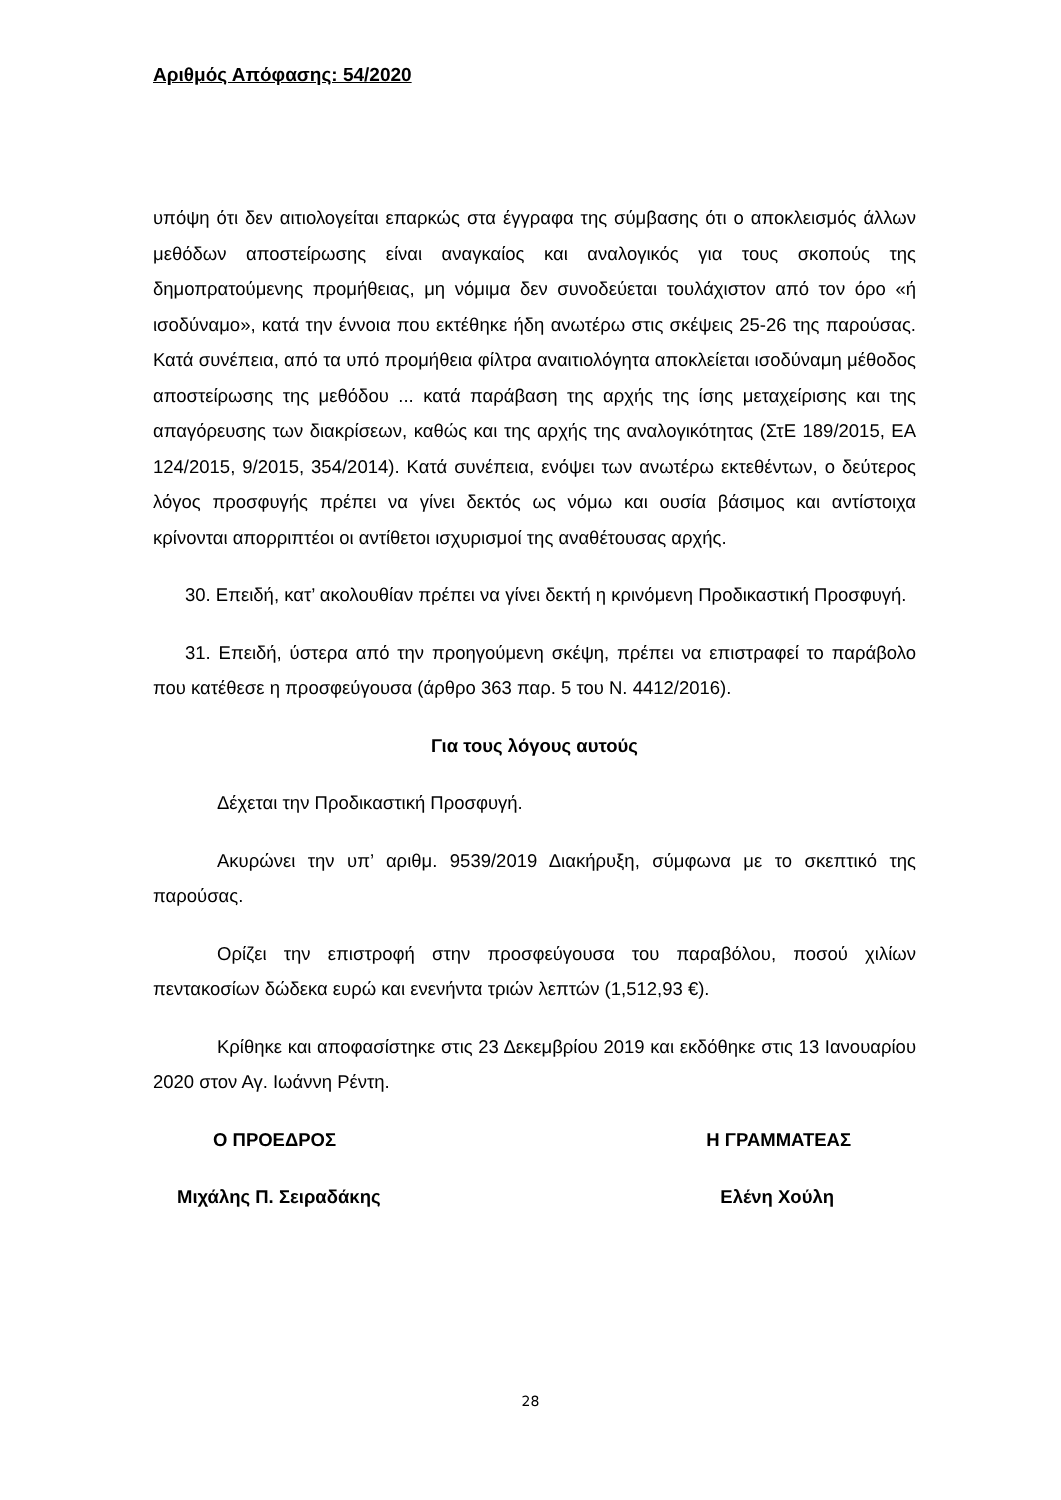Αριθμός Απόφασης: 54/2020
υπόψη ότι δεν αιτιολογείται επαρκώς στα έγγραφα της σύμβασης ότι ο αποκλεισμός άλλων μεθόδων αποστείρωσης είναι αναγκαίος και αναλογικός για τους σκοπούς της δημοπρατούμενης προμήθειας, μη νόμιμα δεν συνοδεύεται τουλάχιστον από τον όρο «ή ισοδύναμο», κατά την έννοια που εκτέθηκε ήδη ανωτέρω στις σκέψεις 25-26 της παρούσας. Κατά συνέπεια, από τα υπό προμήθεια φίλτρα αναιτιολόγητα αποκλείεται ισοδύναμη μέθοδος αποστείρωσης της μεθόδου ... κατά παράβαση της αρχής της ίσης μεταχείρισης και της απαγόρευσης των διακρίσεων, καθώς και της αρχής της αναλογικότητας (ΣτΕ 189/2015, ΕΑ 124/2015, 9/2015, 354/2014). Κατά συνέπεια, ενόψει των ανωτέρω εκτεθέντων, ο δεύτερος λόγος προσφυγής πρέπει να γίνει δεκτός ως νόμω και ουσία βάσιμος και αντίστοιχα κρίνονται απορριπτέοι οι αντίθετοι ισχυρισμοί της αναθέτουσας αρχής.
30. Επειδή, κατ’ ακολουθίαν πρέπει να γίνει δεκτή η κρινόμενη Προδικαστική Προσφυγή.
31. Επειδή, ύστερα από την προηγούμενη σκέψη, πρέπει να επιστραφεί το παράβολο που κατέθεσε η προσφεύγουσα (άρθρο 363 παρ. 5 του Ν. 4412/2016).
Για τους λόγους αυτούς
Δέχεται την Προδικαστική Προσφυγή.
Ακυρώνει την υπ’ αριθμ. 9539/2019 Διακήρυξη, σύμφωνα με το σκεπτικό της παρούσας.
Ορίζει την επιστροφή στην προσφεύγουσα του παραβόλου, ποσού χιλίων πεντακοσίων δώδεκα ευρώ και ενενήντα τριών λεπτών (1,512,93 €).
Κρίθηκε και αποφασίστηκε στις 23 Δεκεμβρίου 2019 και εκδόθηκε στις 13 Ιανουαρίου 2020 στον Αγ. Ιωάννη Ρέντη.
Ο ΠΡΟΕΔΡΟΣ Η ΓΡΑΜΜΑΤΕΑΣ
Μιχάλης Π. Σειραδάκης Ελένη Χούλη
28